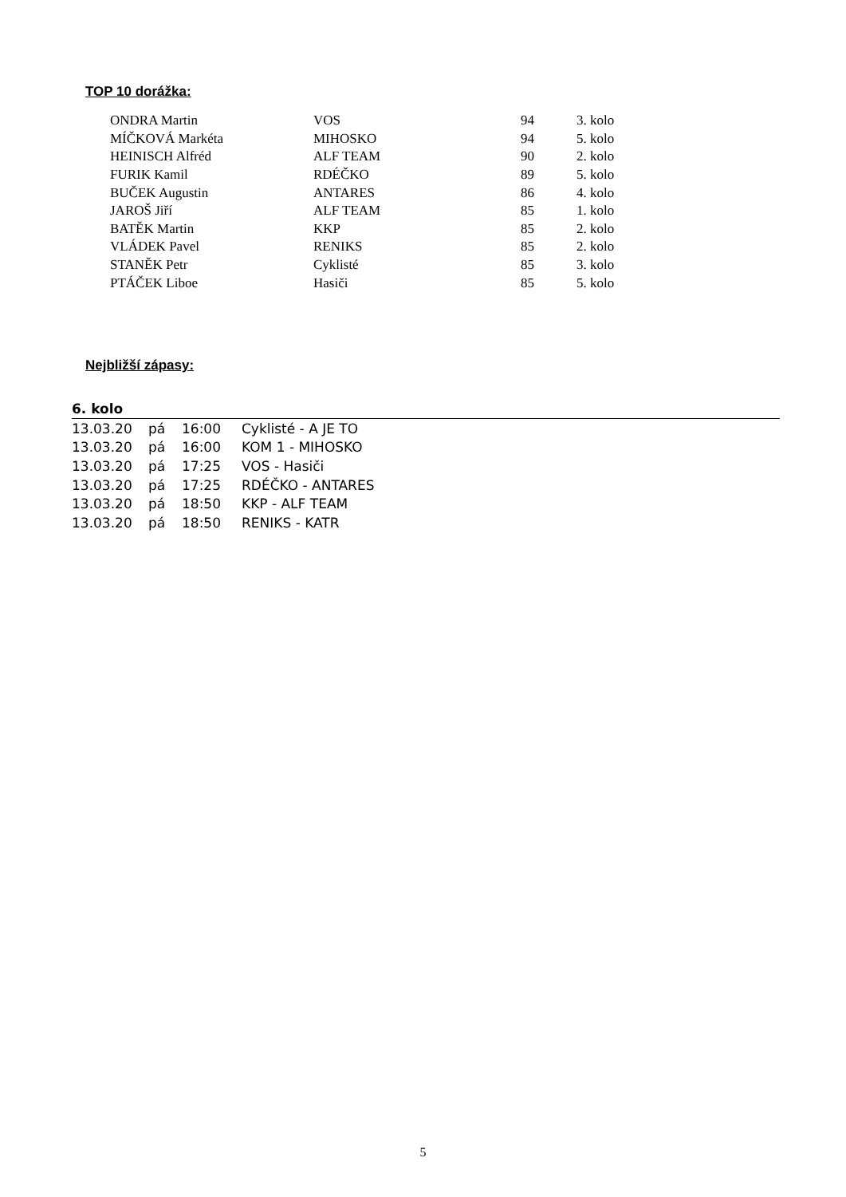TOP 10 dorážka:
| ONDRA Martin | VOS | 94 | 3. kolo |
| MÍČKOVÁ Markéta | MIHOSKO | 94 | 5. kolo |
| HEINISCH Alfréd | ALF TEAM | 90 | 2. kolo |
| FURIK Kamil | RDÉČKO | 89 | 5. kolo |
| BUČEK Augustin | ANTARES | 86 | 4. kolo |
| JAROŠ Jiří | ALF TEAM | 85 | 1. kolo |
| BATĚK Martin | KKP | 85 | 2. kolo |
| VLÁDEK Pavel | RENIKS | 85 | 2. kolo |
| STANĚK Petr | Cyklisté | 85 | 3. kolo |
| PTÁČEK Liboe | Hasiči | 85 | 5. kolo |
Nejbližší zápasy:
| 6. kolo | | | |
| 13.03.20 | pá | 16:00 | Cyklisté - A JE TO |
| 13.03.20 | pá | 16:00 | KOM 1 - MIHOSKO |
| 13.03.20 | pá | 17:25 | VOS - Hasiči |
| 13.03.20 | pá | 17:25 | RDÉČKO - ANTARES |
| 13.03.20 | pá | 18:50 | KKP - ALF TEAM |
| 13.03.20 | pá | 18:50 | RENIKS - KATR |
5